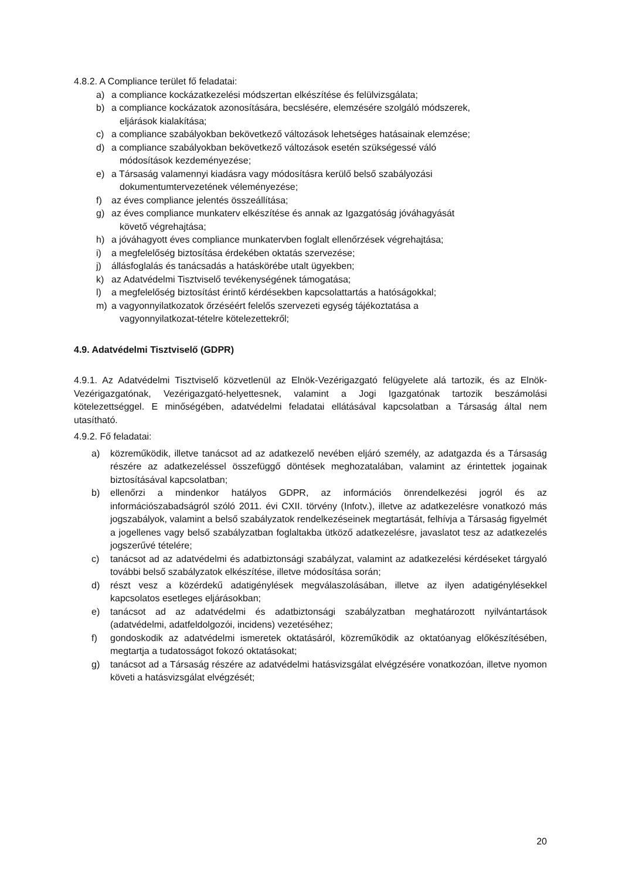4.8.2. A Compliance terület fő feladatai:
a) a compliance kockázatkezelési módszertan elkészítése és felülvizsgálata;
b) a compliance kockázatok azonosítására, becslésére, elemzésére szolgáló módszerek,
eljárások kialakítása;
c) a compliance szabályokban bekövetkező változások lehetséges hatásainak elemzése;
d) a compliance szabályokban bekövetkező változások esetén szükségessé váló
módosítások kezdeményezése;
e) a Társaság valamennyi kiadásra vagy módosításra kerülő belső szabályozási
dokumentumtervezetének véleményezése;
f) az éves compliance jelentés összeállítása;
g) az éves compliance munkaterv elkészítése és annak az Igazgatóság jóváhagyását
követő végrehajtása;
h) a jóváhagyott éves compliance munkatervben foglalt ellenőrzések végrehajtása;
i) a megfelelőség biztosítása érdekében oktatás szervezése;
j) állásfoglalás és tanácsadás a hatáskörébe utalt ügyekben;
k) az Adatvédelmi Tisztviselő tevékenységének támogatása;
l) a megfelelőség biztosítást érintő kérdésekben kapcsolattartás a hatóságokkal;
m) a vagyonnyilatkozatok őrzéséért felelős szervezeti egység tájékoztatása a
vagyonnyilatkozat-tételre kötelezettekről;
4.9. Adatvédelmi Tisztviselő (GDPR)
4.9.1. Az Adatvédelmi Tisztviselő közvetlenül az Elnök-Vezérigazgató felügyelete alá tartozik, és az Elnök-Vezérigazgatónak, Vezérigazgató-helyettesnek, valamint a Jogi Igazgatónak tartozik beszámolási kötelezettséggel. E minőségében, adatvédelmi feladatai ellátásával kapcsolatban a Társaság által nem utasítható.
4.9.2. Fő feladatai:
a) közreműködik, illetve tanácsot ad az adatkezelő nevében eljáró személy, az adatgazda és a Társaság részére az adatkezeléssel összefüggő döntések meghozatalában, valamint az érintettek jogainak biztosításával kapcsolatban;
b) ellenőrzi a mindenkor hatályos GDPR, az információs önrendelkezési jogról és az információszabadságról szóló 2011. évi CXII. törvény (Infotv.), illetve az adatkezelésre vonatkozó más jogszabályok, valamint a belső szabályzatok rendelkezéseinek megtartását, felhívja a Társaság figyelmét a jogellenes vagy belső szabályzatban foglaltakba ütköző adatkezelésre, javaslatot tesz az adatkezelés jogszerűvé tételére;
c) tanácsot ad az adatvédelmi és adatbiztonsági szabályzat, valamint az adatkezelési kérdéseket tárgyaló további belső szabályzatok elkészítése, illetve módosítása során;
d) részt vesz a közérdekű adatigénylések megválaszolásában, illetve az ilyen adatigénylésekkel kapcsolatos esetleges eljárásokban;
e) tanácsot ad az adatvédelmi és adatbiztonsági szabályzatban meghatározott nyilvántartások (adatvédelmi, adatfeldolgozói, incidens) vezetéséhez;
f) gondoskodik az adatvédelmi ismeretek oktatásáról, közreműködik az oktatóanyag előkészítésében, megtartja a tudatosságot fokozó oktatásokat;
g) tanácsot ad a Társaság részére az adatvédelmi hatásvizsgálat elvégzésére vonatkozóan, illetve nyomon követi a hatásvizsgálat elvégzését;
20